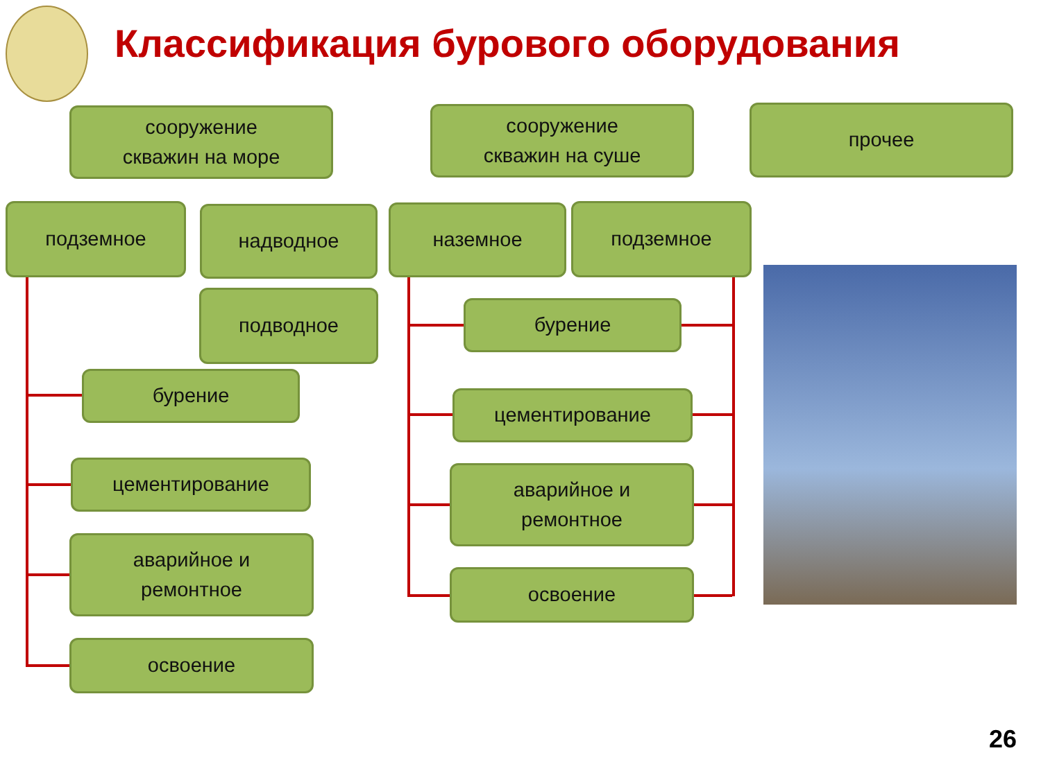Классификация бурового оборудования
сооружение
скважин на море
сооружение
скважин на суше
прочее
подземное надводное наземное подземное
подводное
бурение
цементирование
аварийное и
ремонтное
освоение
бурение
цементирование
аварийное и
ремонтное
освоение
26